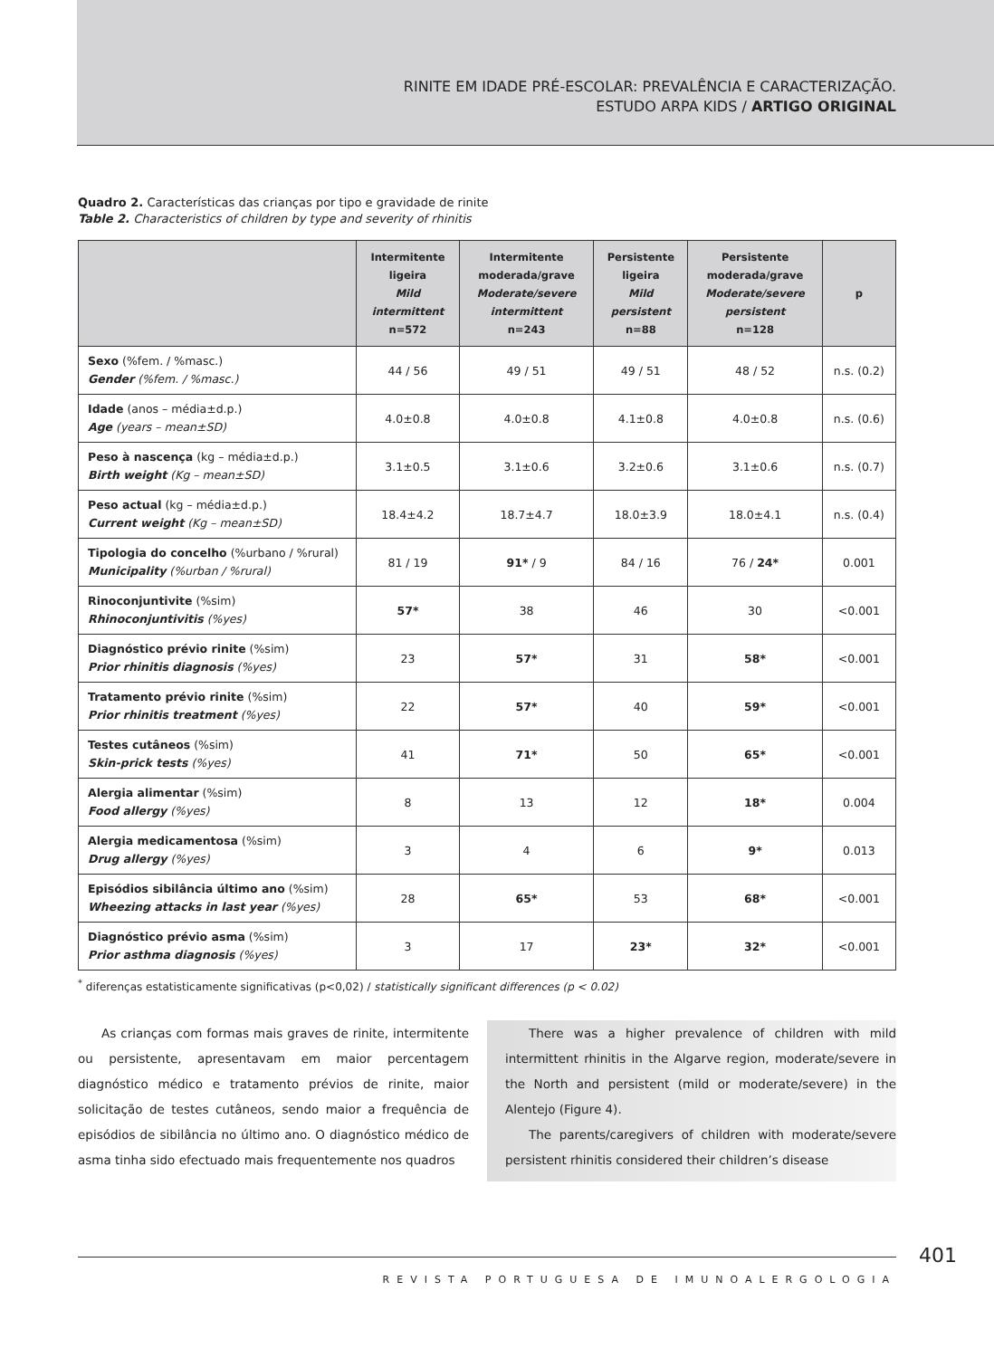RINITE EM IDADE PRÉ-ESCOLAR: PREVALÊNCIA E CARACTERIZAÇÃO.
ESTUDO ARPA KIDS / ARTIGO ORIGINAL
Quadro 2. Características das crianças por tipo e gravidade de rinite
Table 2. Characteristics of children by type and severity of rhinitis
| | Intermitente ligeira Mild intermittent n=572 | Intermitente moderada/grave Moderate/severe intermittent n=243 | Persistente ligeira Mild persistent n=88 | Persistente moderada/grave Moderate/severe persistent n=128 | p |
| --- | --- | --- | --- | --- | --- |
| Sexo (%fem. / %masc.) Gender (%fem. / %masc.) | 44 / 56 | 49 / 51 | 49 / 51 | 48 / 52 | n.s. (0.2) |
| Idade (anos – média±d.p.) Age (years – mean±SD) | 4.0±0.8 | 4.0±0.8 | 4.1±0.8 | 4.0±0.8 | n.s. (0.6) |
| Peso à nascença (kg – média±d.p.) Birth weight (Kg – mean±SD) | 3.1±0.5 | 3.1±0.6 | 3.2±0.6 | 3.1±0.6 | n.s. (0.7) |
| Peso actual (kg – média±d.p.) Current weight (Kg – mean±SD) | 18.4±4.2 | 18.7±4.7 | 18.0±3.9 | 18.0±4.1 | n.s. (0.4) |
| Tipologia do concelho (%urbano / %rural) Municipality (%urban / %rural) | 81 / 19 | 91* / 9 | 84 / 16 | 76 / 24* | 0.001 |
| Rinoconjuntivite (%sim) Rhinoconjuntivitis (%yes) | 57* | 38 | 46 | 30 | <0.001 |
| Diagnóstico prévio rinite (%sim) Prior rhinitis diagnosis (%yes) | 23 | 57* | 31 | 58* | <0.001 |
| Tratamento prévio rinite (%sim) Prior rhinitis treatment (%yes) | 22 | 57* | 40 | 59* | <0.001 |
| Testes cutâneos (%sim) Skin-prick tests (%yes) | 41 | 71* | 50 | 65* | <0.001 |
| Alergia alimentar (%sim) Food allergy (%yes) | 8 | 13 | 12 | 18* | 0.004 |
| Alergia medicamentosa (%sim) Drug allergy (%yes) | 3 | 4 | 6 | 9* | 0.013 |
| Episódios sibilância último ano (%sim) Wheezing attacks in last year (%yes) | 28 | 65* | 53 | 68* | <0.001 |
| Diagnóstico prévio asma (%sim) Prior asthma diagnosis (%yes) | 3 | 17 | 23* | 32* | <0.001 |
<sup>*</sup> diferenças estatisticamente significativas (p<0,02) / statistically significant differences (p < 0.02)
As crianças com formas mais graves de rinite, intermitente ou persistente, apresentavam em maior percentagem diagnóstico médico e tratamento prévios de rinite, maior solicitação de testes cutâneos, sendo maior a frequência de episódios de sibilância no último ano. O diagnóstico médico de asma tinha sido efectuado mais frequentemente nos quadros
There was a higher prevalence of children with mild intermittent rhinitis in the Algarve region, moderate/severe in the North and persistent (mild or moderate/severe) in the Alentejo (Figure 4).
The parents/caregivers of children with moderate/severe persistent rhinitis considered their children’s disease
401
REVISTA PORTUGUESA DE IMUNOALERGOLOGIA